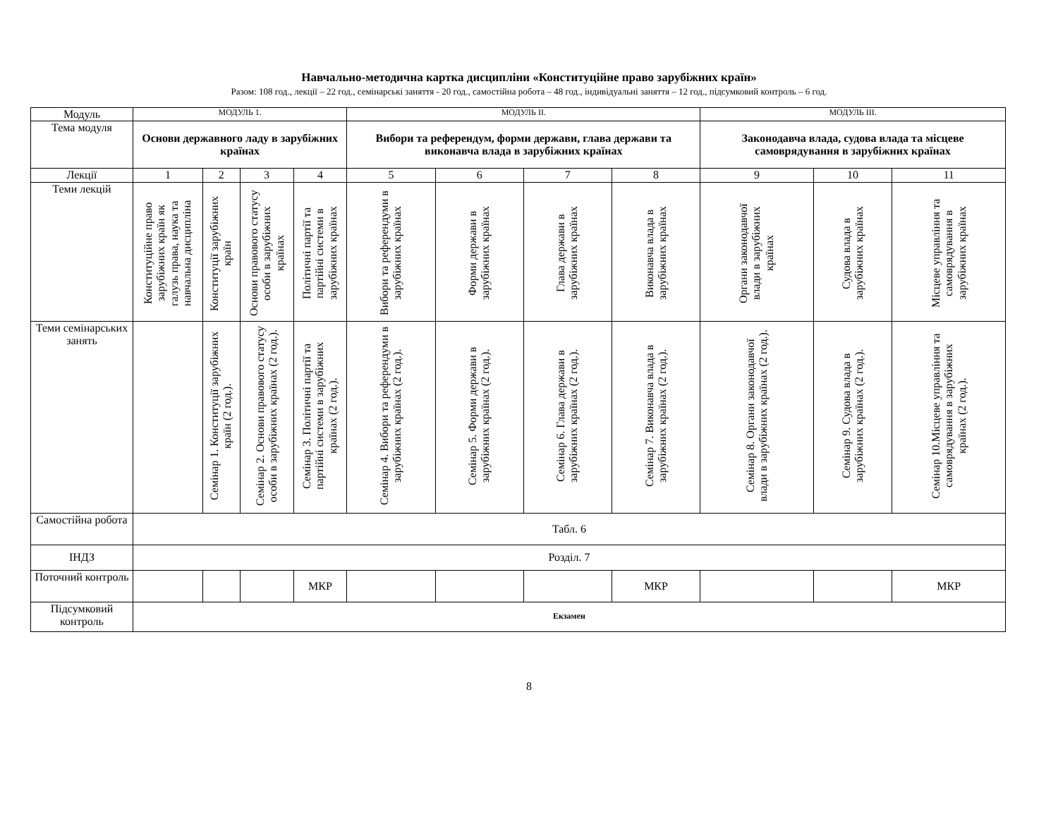Навчально-методична картка дисципліни «Конституційне право зарубіжних країн»
Разом: 108 год., лекції – 22 год., семінарські заняття - 20 год., самостійна робота – 48 год., індивідуальні заняття – 12 год., підсумковий контроль – 6 год.
| Модуль | МОДУЛЬ 1. | | | | МОДУЛЬ ІІ. | | | | МОДУЛЬ ІІІ. | | |
| Тема модуля | Основи державного ладу в зарубіжних країнах | | | | Вибори та референдум, форми держави, глава держави та виконавча влада в зарубіжних країнах | | | | Законодавча влада, судова влада та місцеве самоврядування в зарубіжних країнах | | |
| Лекції | 1 | 2 | 3 | 4 | 5 | 6 | 7 | 8 | 9 | 10 | 11 |
| Теми лекцій | Конституційне право зарубіжних країн як галузь права, наука та навчальна дисципліна | Конституції зарубіжних країн | Основи правового статусу особи в зарубіжних країнах | Політичні партії та партійні системи в зарубіжних країнах | Вибори та референдуми в зарубіжних країнах | Форми держави в зарубіжних країнах | Глава держави в зарубіжних країнах | Виконавча влада в зарубіжних країнах | Органи законодавчої влади в зарубіжних країнах | Судова влада в зарубіжних країнах | Місцеве управління та самоврядування в зарубіжних країнах |
| Теми семінарських занять | | Семінар 1. Конституції зарубіжних країн (2 год.). | Семінар 2. Основи правового статусу особи в зарубіжних країнах (2 год.). | Семінар 3. Політичні партії та партійні системи в зарубіжних країнах (2 год.). | Семінар 4. Вибори та референдуми в зарубіжних країнах (2 год.). | Семінар 5. Форми держави в зарубіжних країнах (2 год.). | Семінар 6. Глава держави в зарубіжних країнах (2 год.). | Семінар 7. Виконавча влада в зарубіжних країнах (2 год.). | Семінар 8. Органи законодавчої влади в зарубіжних країнах (2 год.). | Семінар 9. Судова влада в зарубіжних країнах (2 год.). | Семінар 10.Місцеве управління та самоврядування в зарубіжних країнах (2 год.). |
| Самостійна робота | Табл. 6 | | | | | | | | | | |
| ІНДЗ | Розділ. 7 | | | | | | | | | | |
| Поточний контроль | | | | МКР | | | | МКР | | | МКР |
| Підсумковий контроль | Екзамен | | | | | | | | | | |
8